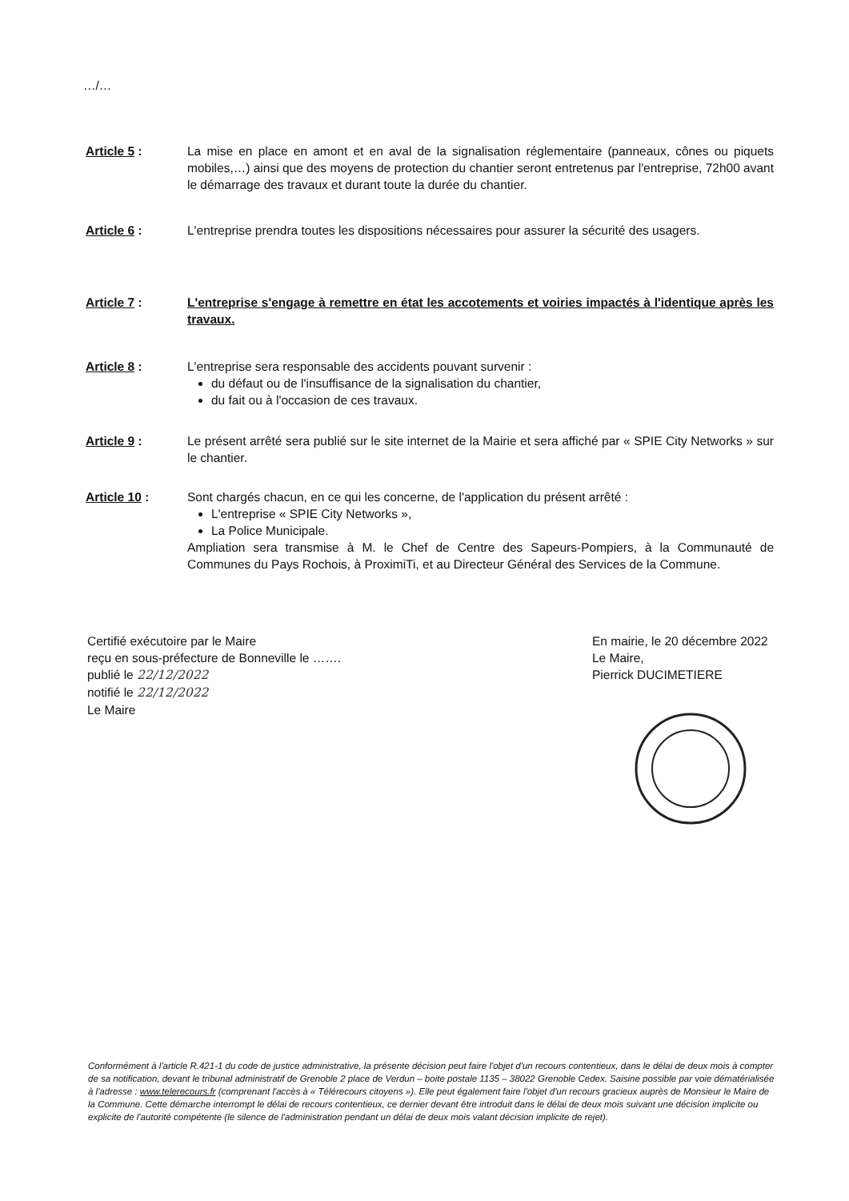…/…
Article 5 : La mise en place en amont et en aval de la signalisation réglementaire (panneaux, cônes ou piquets mobiles,…) ainsi que des moyens de protection du chantier seront entretenus par l'entreprise, 72h00 avant le démarrage des travaux et durant toute la durée du chantier.
Article 6 : L'entreprise prendra toutes les dispositions nécessaires pour assurer la sécurité des usagers.
Article 7 : L'entreprise s'engage à remettre en état les accotements et voiries impactés à l'identique après les travaux.
Article 8 : L'entreprise sera responsable des accidents pouvant survenir :
du défaut ou de l'insuffisance de la signalisation du chantier,
du fait ou à l'occasion de ces travaux.
Article 9 : Le présent arrêté sera publié sur le site internet de la Mairie et sera affiché par « SPIE City Networks » sur le chantier.
Article 10 : Sont chargés chacun, en ce qui les concerne, de l'application du présent arrêté :
L'entreprise « SPIE City Networks »,
La Police Municipale.
Ampliation sera transmise à M. le Chef de Centre des Sapeurs-Pompiers, à la Communauté de Communes du Pays Rochois, à ProximiTi, et au Directeur Général des Services de la Commune.
Certifié exécutoire par le Maire
reçu en sous-préfecture de Bonneville le …….
publié le 22/12/2022
notifié le 22/12/2022
Le Maire
En mairie, le 20 décembre 2022
Le Maire,
Pierrick DUCIMETIERE
Conformément à l'article R.421-1 du code de justice administrative, la présente décision peut faire l'objet d'un recours contentieux, dans le délai de deux mois à compter de sa notification, devant le tribunal administratif de Grenoble 2 place de Verdun – boite postale 1135 – 38022 Grenoble Cedex. Saisine possible par voie dématérialisée à l'adresse : www.telerecours.fr (comprenant l'accès à « Télérecours citoyens »). Elle peut également faire l'objet d'un recours gracieux auprès de Monsieur le Maire de la Commune. Cette démarche interrompt le délai de recours contentieux, ce dernier devant être introduit dans le délai de deux mois suivant une décision implicite ou explicite de l'autorité compétente (le silence de l'administration pendant un délai de deux mois valant décision implicite de rejet).